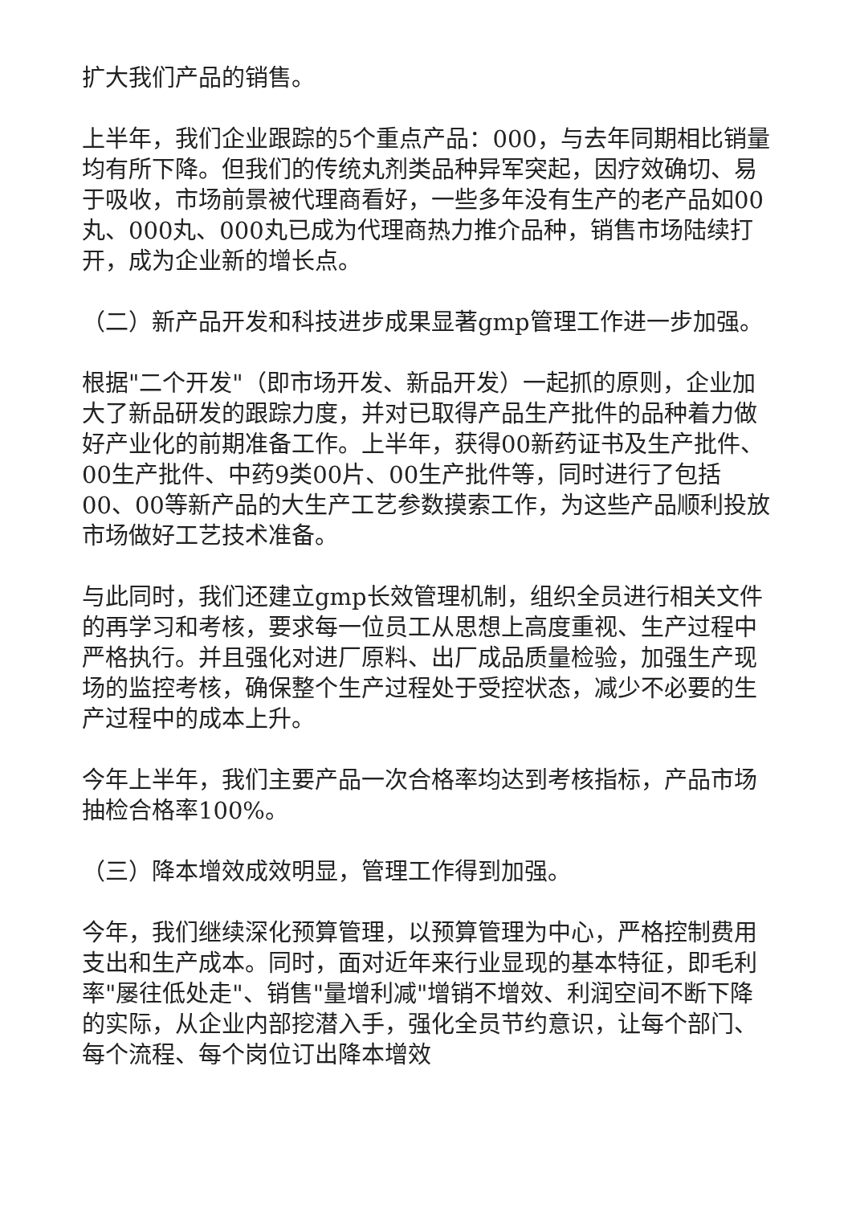扩大我们产品的销售。
上半年，我们企业跟踪的5个重点产品：000，与去年同期相比销量均有所下降。但我们的传统丸剂类品种异军突起，因疗效确切、易于吸收，市场前景被代理商看好，一些多年没有生产的老产品如00丸、000丸、000丸已成为代理商热力推介品种，销售市场陆续打开，成为企业新的增长点。
（二）新产品开发和科技进步成果显著gmp管理工作进一步加强。
根据"二个开发"（即市场开发、新品开发）一起抓的原则，企业加大了新品研发的跟踪力度，并对已取得产品生产批件的品种着力做好产业化的前期准备工作。上半年，获得00新药证书及生产批件、00生产批件、中药9类00片、00生产批件等，同时进行了包括00、00等新产品的大生产工艺参数摸索工作，为这些产品顺利投放市场做好工艺技术准备。
与此同时，我们还建立gmp长效管理机制，组织全员进行相关文件的再学习和考核，要求每一位员工从思想上高度重视、生产过程中严格执行。并且强化对进厂原料、出厂成品质量检验，加强生产现场的监控考核，确保整个生产过程处于受控状态，减少不必要的生产过程中的成本上升。
今年上半年，我们主要产品一次合格率均达到考核指标，产品市场抽检合格率100%。
（三）降本增效成效明显，管理工作得到加强。
今年，我们继续深化预算管理，以预算管理为中心，严格控制费用支出和生产成本。同时，面对近年来行业显现的基本特征，即毛利率"屡往低处走"、销售"量增利减"增销不增效、利润空间不断下降的实际，从企业内部挖潜入手，强化全员节约意识，让每个部门、每个流程、每个岗位订出降本增效